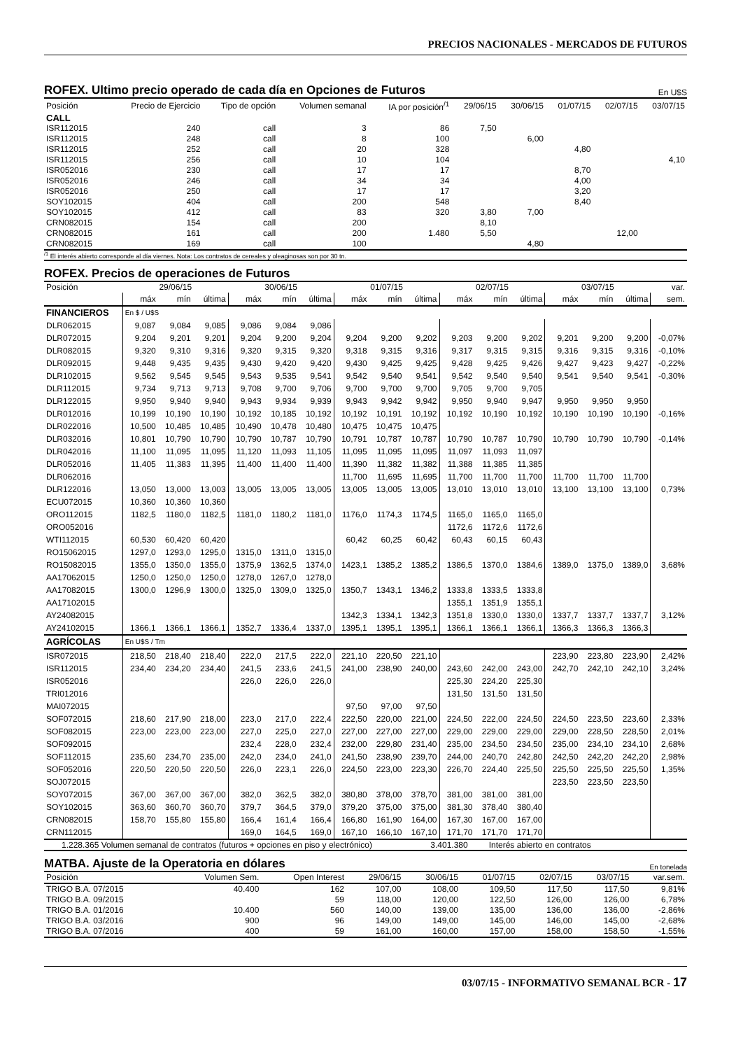PRECIOS NACIONALES - MERCADOS DE FUTUROS
ROFEX. Ultimo precio operado de cada día en Opciones de Futuros En U$S
| Posición | Precio de Ejercicio | Tipo de opción | Volumen semanal | IA por posición<sup>/1</sup> | 29/06/15 | 30/06/15 | 01/07/15 | 02/07/15 | 03/07/15 |
| --- | --- | --- | --- | --- | --- | --- | --- | --- | --- |
| CALL | | | | | | | | | |
| ISR112015 | 240 | call | 3 | 86 | 7,50 | | | | |
| ISR112015 | 248 | call | 8 | 100 | | 6,00 | | | |
| ISR112015 | 252 | call | 20 | 328 | | | 4,80 | | |
| ISR112015 | 256 | call | 10 | 104 | | | | | 4,10 |
| ISR052016 | 230 | call | 17 | 17 | | | 8,70 | | |
| ISR052016 | 246 | call | 34 | 34 | | | 4,00 | | |
| ISR052016 | 250 | call | 17 | 17 | | | 3,20 | | |
| SOY102015 | 404 | call | 200 | 548 | | | 8,40 | | |
| SOY102015 | 412 | call | 83 | 320 | 3,80 | 7,00 | | | |
| CRN082015 | 154 | call | 200 | | 8,10 | | | | |
| CRN082015 | 161 | call | 200 | 1.480 | 5,50 | | | 12,00 | |
| CRN082015 | 169 | call | 100 | | | 4,80 | | | |
<sup>/1</sup> El interés abierto corresponde al día viernes. Nota: Los contratos de cereales y oleaginosas son por 30 tn.
ROFEX. Precios de operaciones de Futuros
| Posición | 29/06/15 | | | 30/06/15 | | | 01/07/15 | | | 02/07/15 | | | 03/07/15 | | | var. |
| --- | --- | --- | --- | --- | --- | --- | --- | --- | --- | --- | --- | --- | --- | --- | --- | --- |
| | máx | mín | última | máx | mín | última | máx | mín | última | máx | mín | última | máx | mín | última | sem. |
| FINANCIEROS | En $ / U$S | | | | | | | | | | | | | | | |
| DLR062015 | 9,087 | 9,084 | 9,085 | 9,086 | 9,084 | 9,086 | | | | | | | | | | |
| DLR072015 | 9,204 | 9,201 | 9,201 | 9,204 | 9,200 | 9,204 | 9,204 | 9,200 | 9,202 | 9,203 | 9,200 | 9,202 | 9,201 | 9,200 | 9,200 | -0,07% |
| DLR082015 | 9,320 | 9,310 | 9,316 | 9,320 | 9,315 | 9,320 | 9,318 | 9,315 | 9,316 | 9,317 | 9,315 | 9,315 | 9,316 | 9,315 | 9,316 | -0,10% |
| DLR092015 | 9,448 | 9,435 | 9,435 | 9,430 | 9,420 | 9,420 | 9,430 | 9,425 | 9,425 | 9,428 | 9,425 | 9,426 | 9,427 | 9,423 | 9,427 | -0,22% |
| DLR102015 | 9,562 | 9,545 | 9,545 | 9,543 | 9,535 | 9,541 | 9,542 | 9,540 | 9,541 | 9,542 | 9,540 | 9,540 | 9,541 | 9,540 | 9,541 | -0,30% |
| DLR112015 | 9,734 | 9,713 | 9,713 | 9,708 | 9,700 | 9,706 | 9,700 | 9,700 | 9,700 | 9,705 | 9,700 | 9,705 | | | | |
| DLR122015 | 9,950 | 9,940 | 9,940 | 9,943 | 9,934 | 9,939 | 9,943 | 9,942 | 9,942 | 9,950 | 9,940 | 9,947 | 9,950 | 9,950 | 9,950 | |
| DLR012016 | 10,199 | 10,190 | 10,190 | 10,192 | 10,185 | 10,192 | 10,192 | 10,191 | 10,192 | 10,192 | 10,190 | 10,192 | 10,190 | 10,190 | 10,190 | -0,16% |
| DLR022016 | 10,500 | 10,485 | 10,485 | 10,490 | 10,478 | 10,480 | 10,475 | 10,475 | 10,475 | | | | | | | |
| DLR032016 | 10,801 | 10,790 | 10,790 | 10,790 | 10,787 | 10,790 | 10,791 | 10,787 | 10,787 | 10,790 | 10,787 | 10,790 | 10,790 | 10,790 | 10,790 | -0,14% |
| DLR042016 | 11,100 | 11,095 | 11,095 | 11,120 | 11,093 | 11,105 | 11,095 | 11,095 | 11,095 | 11,097 | 11,093 | 11,097 | | | | |
| DLR052016 | 11,405 | 11,383 | 11,395 | 11,400 | 11,400 | 11,400 | 11,390 | 11,382 | 11,382 | 11,388 | 11,385 | 11,385 | | | | |
| DLR062016 | | | | | | | 11,700 | 11,695 | 11,695 | 11,700 | 11,700 | 11,700 | 11,700 | 11,700 | 11,700 | |
| DLR122016 | 13,050 | 13,000 | 13,003 | 13,005 | 13,005 | 13,005 | 13,005 | 13,005 | 13,005 | 13,010 | 13,010 | 13,010 | 13,100 | 13,100 | 13,100 | 0,73% |
| ECU072015 | 10,360 | 10,360 | 10,360 | | | | | | | | | | | | | |
| ORO112015 | 1182,5 | 1180,0 | 1182,5 | 1181,0 | 1180,2 | 1181,0 | 1176,0 | 1174,3 | 1174,5 | 1165,0 | 1165,0 | 1165,0 | | | | |
| ORO052016 | | | | | | | | | | 1172,6 | 1172,6 | 1172,6 | | | | |
| WTI112015 | 60,530 | 60,420 | 60,420 | | | | 60,42 | 60,25 | 60,42 | 60,43 | 60,15 | 60,43 | | | | |
| RO15062015 | 1297,0 | 1293,0 | 1295,0 | 1315,0 | 1311,0 | 1315,0 | | | | | | | | | | |
| RO15082015 | 1355,0 | 1350,0 | 1355,0 | 1375,9 | 1362,5 | 1374,0 | 1423,1 | 1385,2 | 1385,2 | 1386,5 | 1370,0 | 1384,6 | 1389,0 | 1375,0 | 1389,0 | 3,68% |
| AA17062015 | 1250,0 | 1250,0 | 1250,0 | 1278,0 | 1267,0 | 1278,0 | | | | | | | | | | |
| AA17082015 | 1300,0 | 1296,9 | 1300,0 | 1325,0 | 1309,0 | 1325,0 | 1350,7 | 1343,1 | 1346,2 | 1333,8 | 1333,5 | 1333,8 | | | | |
| AA17102015 | | | | | | | | | | 1355,1 | 1351,9 | 1355,1 | | | | |
| AY24082015 | | | | | | | 1342,3 | 1334,1 | 1342,3 | 1351,8 | 1330,0 | 1330,0 | 1337,7 | 1337,7 | 1337,7 | 3,12% |
| AY24102015 | 1366,1 | 1366,1 | 1366,1 | 1352,7 | 1336,4 | 1337,0 | 1395,1 | 1395,1 | 1395,1 | 1366,1 | 1366,1 | 1366,1 | 1366,3 | 1366,3 | 1366,3 | |
| AGRÍCOLAS | En U$S / Tm | | | | | | | | | | | | | | | |
| ISR072015 | 218,50 | 218,40 | 218,40 | 222,0 | 217,5 | 222,0 | 221,10 | 220,50 | 221,10 | | | | 223,90 | 223,80 | 223,90 | 2,42% |
| ISR112015 | 234,40 | 234,20 | 234,40 | 241,5 | 233,6 | 241,5 | 241,00 | 238,90 | 240,00 | 243,60 | 242,00 | 243,00 | 242,70 | 242,10 | 242,10 | 3,24% |
| ISR052016 | | | | 226,0 | 226,0 | 226,0 | | | | 225,30 | 224,20 | 225,30 | | | | |
| TRI012016 | | | | | | | | | | 131,50 | 131,50 | 131,50 | | | | |
| MAI072015 | | | | | | | 97,50 | 97,00 | 97,50 | | | | | | | |
| SOF072015 | 218,60 | 217,90 | 218,00 | 223,0 | 217,0 | 222,4 | 222,50 | 220,00 | 221,00 | 224,50 | 222,00 | 224,50 | 224,50 | 223,50 | 223,60 | 2,33% |
| SOF082015 | 223,00 | 223,00 | 223,00 | 227,0 | 225,0 | 227,0 | 227,00 | 227,00 | 227,00 | 229,00 | 229,00 | 229,00 | 229,00 | 228,50 | 228,50 | 2,01% |
| SOF092015 | | | | 232,4 | 228,0 | 232,4 | 232,00 | 229,80 | 231,40 | 235,00 | 234,50 | 234,50 | 235,00 | 234,10 | 234,10 | 2,68% |
| SOF112015 | 235,60 | 234,70 | 235,00 | 242,0 | 234,0 | 241,0 | 241,50 | 238,90 | 239,70 | 244,00 | 240,70 | 242,80 | 242,50 | 242,20 | 242,20 | 2,98% |
| SOF052016 | 220,50 | 220,50 | 220,50 | 226,0 | 223,1 | 226,0 | 224,50 | 223,00 | 223,30 | 226,70 | 224,40 | 225,50 | 225,50 | 225,50 | 225,50 | 1,35% |
| SOJ072015 | | | | | | | | | | | | | 223,50 | 223,50 | 223,50 | |
| SOY072015 | 367,00 | 367,00 | 367,00 | 382,0 | 362,5 | 382,0 | 380,80 | 378,00 | 378,70 | 381,00 | 381,00 | 381,00 | | | | |
| SOY102015 | 363,60 | 360,70 | 360,70 | 379,7 | 364,5 | 379,0 | 379,20 | 375,00 | 375,00 | 381,30 | 378,40 | 380,40 | | | | |
| CRN082015 | 158,70 | 155,80 | 155,80 | 166,4 | 161,4 | 166,4 | 166,80 | 161,90 | 164,00 | 167,30 | 167,00 | 167,00 | | | | |
| CRN112015 | | | | 169,0 | 164,5 | 169,0 | 167,10 | 166,10 | 167,10 | 171,70 | 171,70 | 171,70 | | | | |
1.228.365 Volumen semanal de contratos (futuros + opciones en piso y electrónico) 3.401.380 Interés abierto en contratos
MATBA. Ajuste de la Operatoria en dólares En tonelada
| Posición | Volumen Sem. | Open Interest | 29/06/15 | 30/06/15 | 01/07/15 | 02/07/15 | 03/07/15 | var.sem. |
| TRIGO B.A. 07/2015 | 40.400 | 162 | 107,00 | 108,00 | 109,50 | 117,50 | 117,50 | 9,81% |
| TRIGO B.A. 09/2015 | | 59 | 118,00 | 120,00 | 122,50 | 126,00 | 126,00 | 6,78% |
| TRIGO B.A. 01/2016 | 10.400 | 560 | 140,00 | 139,00 | 135,00 | 136,00 | 136,00 | -2,86% |
| TRIGO B.A. 03/2016 | 900 | 96 | 149,00 | 149,00 | 145,00 | 146,00 | 145,00 | -2,68% |
| TRIGO B.A. 07/2016 | 400 | 59 | 161,00 | 160,00 | 157,00 | 158,00 | 158,50 | -1,55% |
03/07/15 - INFORMATIVO SEMANAL BCR - 17